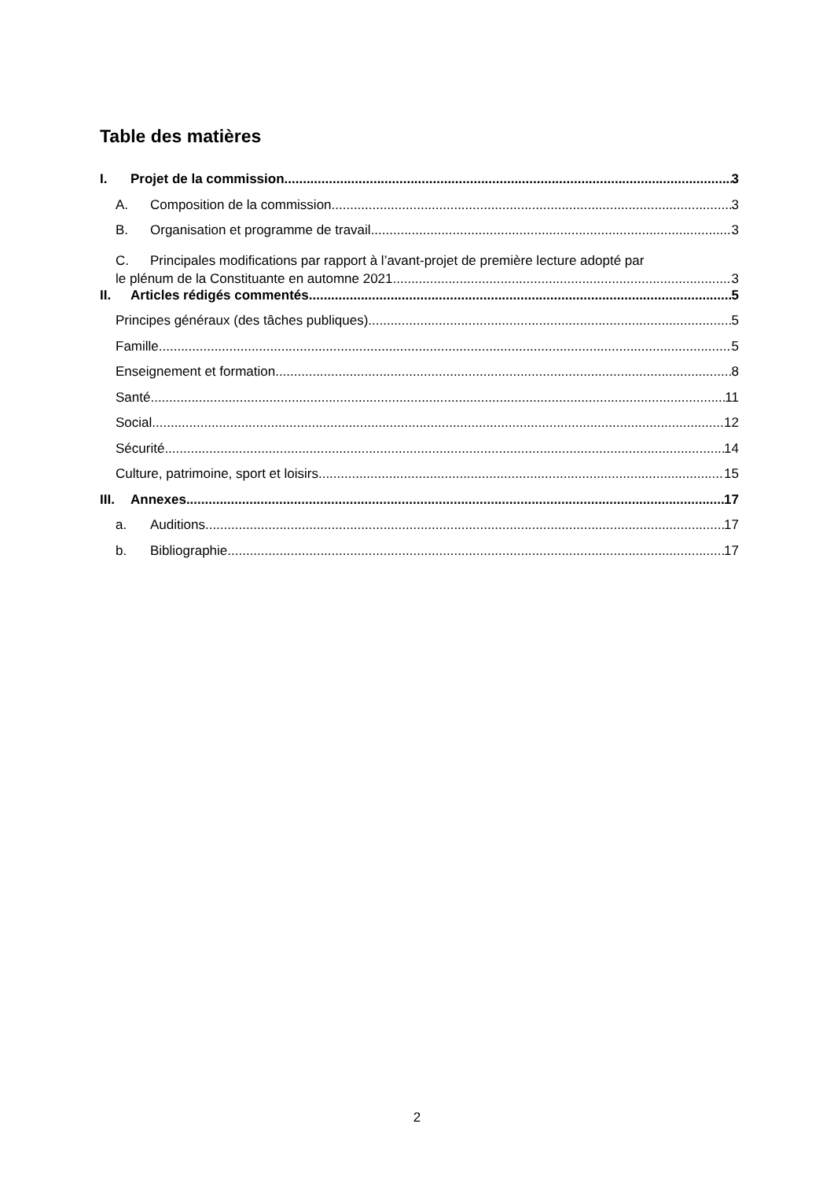Table des matières
I. Projet de la commission 3
A. Composition de la commission 3
B. Organisation et programme de travail 3
C. Principales modifications par rapport à l’avant-projet de première lecture adopté par
le plénum de la Constituante en automne 2021 3
II. Articles rédigés commentés 5
Principes généraux (des tâches publiques) 5
Famille 5
Enseignement et formation 8
Santé 11
Social 12
Sécurité 14
Culture, patrimoine, sport et loisirs 15
III. Annexes 17
a. Auditions 17
b. Bibliographie 17
2